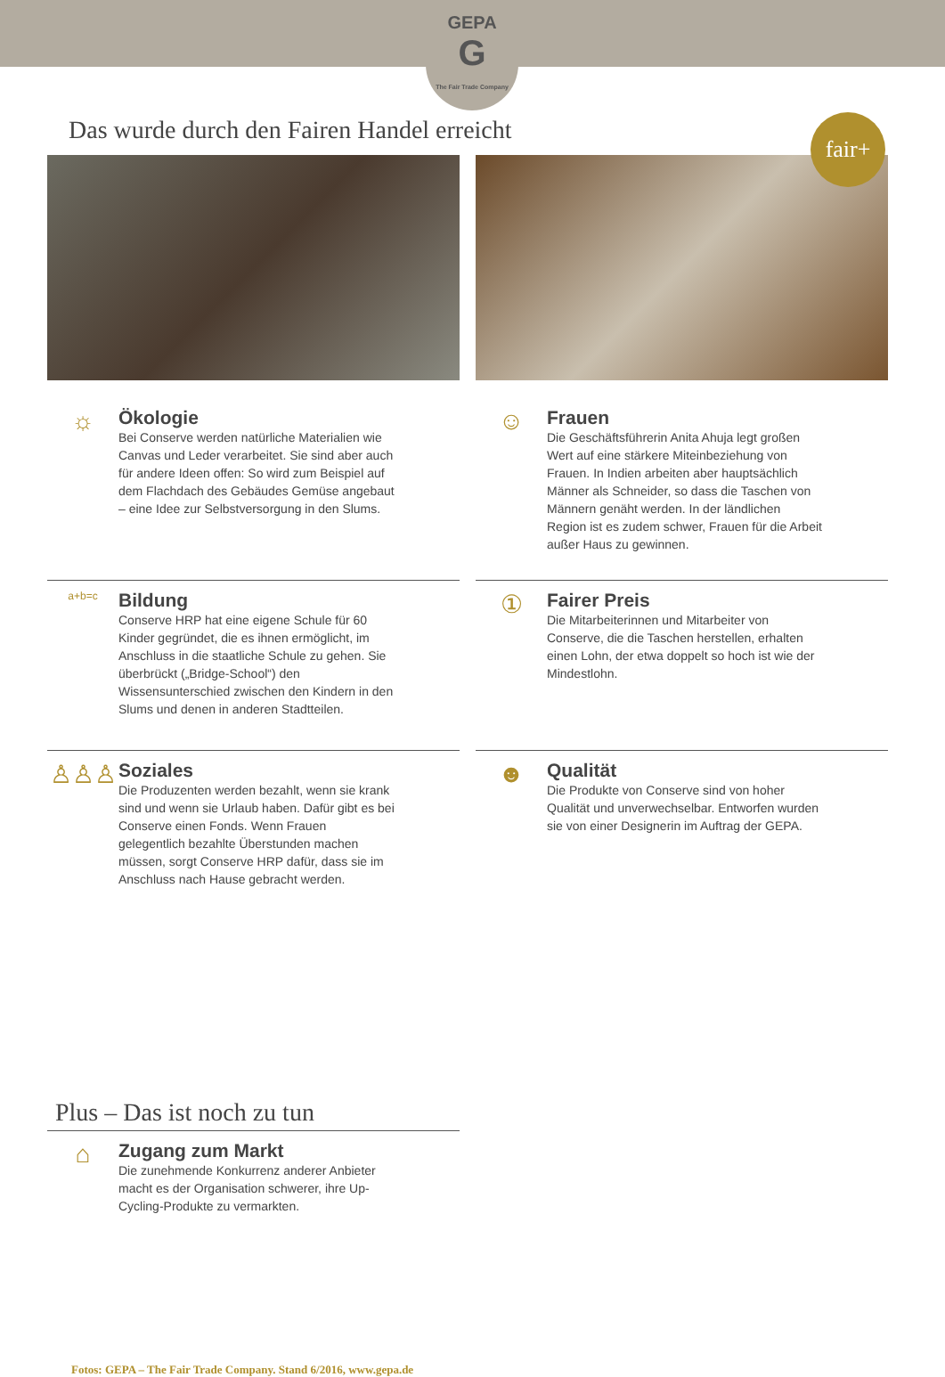GEPA
G
The Fair Trade Company
fair+
Das wurde durch den Fairen Handel erreicht
☼
Ökologie
Bei Conserve werden natürliche Materialien wie Canvas und Leder verarbeitet. Sie sind aber auch für andere Ideen offen: So wird zum Beispiel auf dem Flachdach des Gebäudes Gemüse angebaut – eine Idee zur Selbstversorgung in den Slums.
☺
Frauen
Die Geschäftsführerin Anita Ahuja legt großen Wert auf eine stärkere Miteinbeziehung von Frauen. In Indien arbeiten aber hauptsächlich Männer als Schneider, so dass die Taschen von Männern genäht werden. In der ländlichen Region ist es zudem schwer, Frauen für die Arbeit außer Haus zu gewinnen.
a+b=c
Bildung
Conserve HRP hat eine eigene Schule für 60 Kinder gegründet, die es ihnen ermöglicht, im Anschluss in die staatliche Schule zu gehen. Sie überbrückt („Bridge-School“) den Wissensunterschied zwischen den Kindern in den Slums und denen in anderen Stadtteilen.
①
Fairer Preis
Die Mitarbeiterinnen und Mitarbeiter von Conserve, die die Taschen herstellen, erhalten einen Lohn, der etwa doppelt so hoch ist wie der Mindestlohn.
♙♙♙
Soziales
Die Produzenten werden bezahlt, wenn sie krank sind und wenn sie Urlaub haben. Dafür gibt es bei Conserve einen Fonds. Wenn Frauen gelegentlich bezahlte Überstunden machen müssen, sorgt Conserve HRP dafür, dass sie im Anschluss nach Hause gebracht werden.
☻
Qualität
Die Produkte von Conserve sind von hoher Qualität und unverwechselbar. Entworfen wurden sie von einer Designerin im Auftrag der GEPA.
Plus – Das ist noch zu tun
⌂
Zugang zum Markt
Die zunehmende Konkurrenz anderer Anbieter macht es der Organisation schwerer, ihre Up-Cycling-Produkte zu vermarkten.
Fotos: GEPA – The Fair Trade Company. Stand 6/2016, www.gepa.de